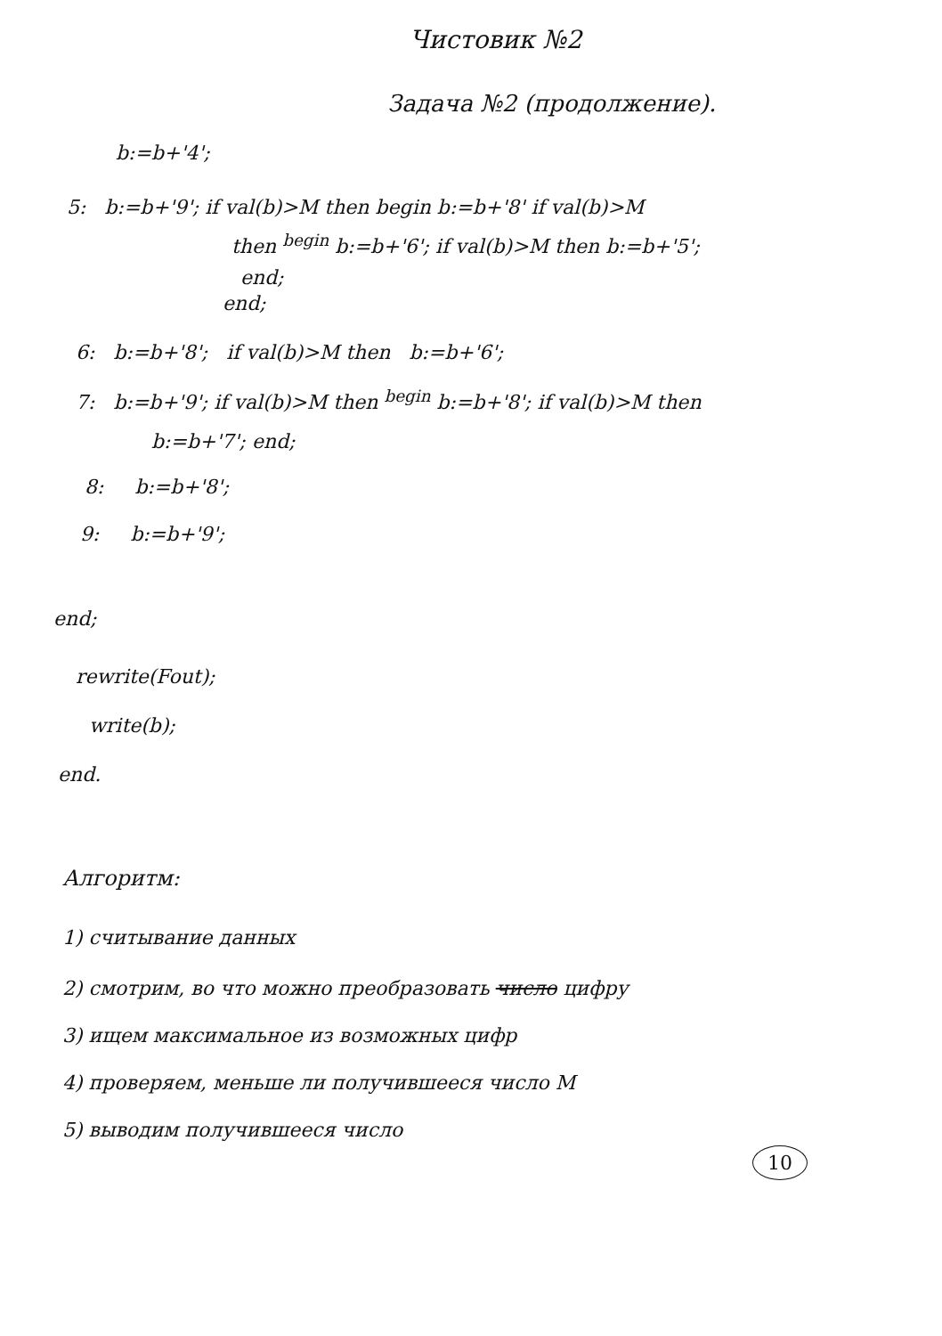Чистовик №2
Задача №2 (продолжение).
b:=b+'4';
5: b:=b+'9'; if val(b)>M then begin b:=b+'8' if val(b)>M
then <sup>begin</sup> b:=b+'6'; if val(b)>M then b:=b+'5';
end;
end;
6: b:=b+'8'; if val(b)>M then b:=b+'6';
7: b:=b+'9'; if val(b)>M then <sup>begin</sup> b:=b+'8'; if val(b)>M then
b:=b+'7'; end;
8: b:=b+'8';
9: b:=b+'9';
end;
rewrite(Fout);
write(b);
end.
Алгоритм:
1) считывание данных
2) смотрим, во что можно преобразовать число цифру
3) ищем максимальное из возможных цифр
4) проверяем, меньше ли получившееся число M
5) выводим получившееся число
10